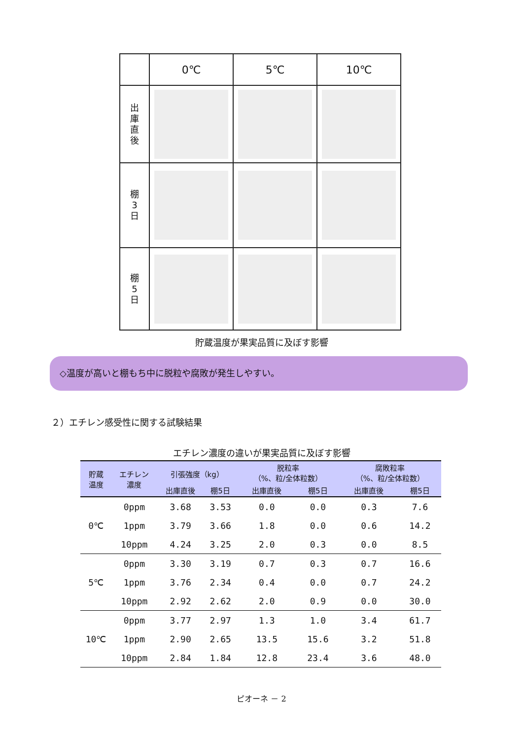| | 0℃ | 5℃ | 10℃ |
| 出 庫 直 後 | | | |
| 棚 3 日 | | | |
| 棚 5 日 | | | |
貯蔵温度が果実品質に及ぼす影響
◇温度が高いと棚もち中に脱粒や腐敗が発生しやすい。
２）エチレン感受性に関する試験結果
エチレン濃度の違いが果実品質に及ぼす影響
| 貯蔵 温度 | エチレン 濃度 | 引張強度（kg） | | 脱粒率 （%、粒/全体粒数） | | 腐敗粒率 （%、粒/全体粒数） | |
| --- | --- | --- | --- | --- | --- | --- | --- |
| | | 出庫直後 | 棚5日 | 出庫直後 | 棚5日 | 出庫直後 | 棚5日 |
| 0℃ | 0ppm | 3.68 | 3.53 | 0.0 | 0.0 | 0.3 | 7.6 |
| | 1ppm | 3.79 | 3.66 | 1.8 | 0.0 | 0.6 | 14.2 |
| | 10ppm | 4.24 | 3.25 | 2.0 | 0.3 | 0.0 | 8.5 |
| 5℃ | 0ppm | 3.30 | 3.19 | 0.7 | 0.3 | 0.7 | 16.6 |
| | 1ppm | 3.76 | 2.34 | 0.4 | 0.0 | 0.7 | 24.2 |
| | 10ppm | 2.92 | 2.62 | 2.0 | 0.9 | 0.0 | 30.0 |
| 10℃ | 0ppm | 3.77 | 2.97 | 1.3 | 1.0 | 3.4 | 61.7 |
| | 1ppm | 2.90 | 2.65 | 13.5 | 15.6 | 3.2 | 51.8 |
| | 10ppm | 2.84 | 1.84 | 12.8 | 23.4 | 3.6 | 48.0 |
ピオーネ － 2